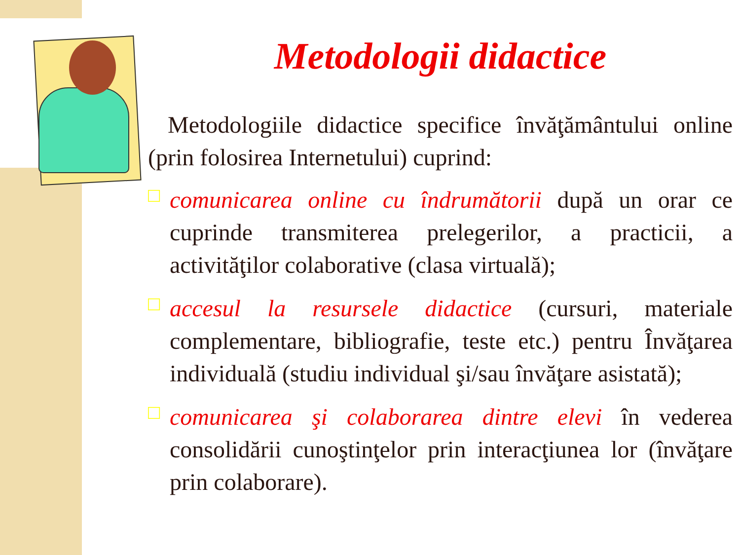Metodologii didactice
Metodologiile didactice specifice învăţământului online (prin folosirea Internetului) cuprind:
□
comunicarea online cu îndrumătorii după un orar ce cuprinde transmiterea prelegerilor, a practicii, a activităţilor colaborative (clasa virtuală);
□
accesul la resursele didactice (cursuri, materiale complementare, bibliografie, teste etc.) pentru Învăţarea individuală (studiu individual şi/sau învăţare asistată);
□
comunicarea şi colaborarea dintre elevi în vederea consolidării cunoştinţelor prin interacţiunea lor (învăţare prin colaborare).